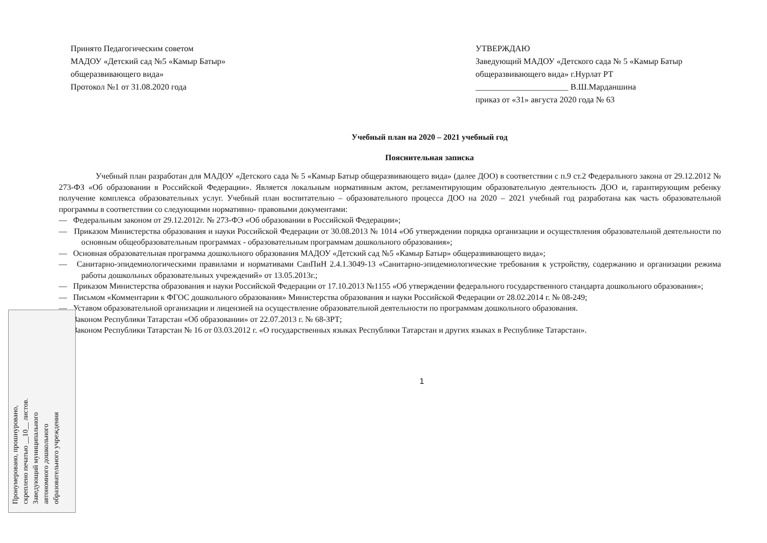Пронумеровано, прошнуровано,
скреплено печатью __10__ листов.
Заведующий муниципального
автономного дошкольного
образовательного учреждения
Принято Педагогическим советом
МАДОУ «Детский сад №5 «Камыр Батыр»
общеразвивающего вида»
Протокол №1 от 31.08.2020 года
УТВЕРЖДАЮ
Заведующий МАДОУ «Детского сада № 5 «Камыр Батыр общеразвивающего вида» г.Нурлат РТ
______________________ В.Ш.Марданшина
приказ от «31» августа 2020 года № 63
Учебный план на 2020 – 2021 учебный год
Пояснительная записка
Учебный план разработан для МАДОУ «Детского сада № 5 «Камыр Батыр общеразвивающего вида» (далее ДОО) в соответствии с п.9 ст.2 Федерального закона от 29.12.2012 № 273-ФЗ «Об образовании в Российской Федерации». Является локальным нормативным актом, регламентирующим образовательную деятельность ДОО и, гарантирующим ребенку получение комплекса образовательных услуг. Учебный план воспитательно – образовательного процесса ДОО на 2020 – 2021 учебный год разработана как часть образовательной программы в соответствии со следующими нормативно- правовыми документами:
— Федеральным законом от 29.12.2012г. № 273-ФЭ «Об образовании в Российской Федерации»;
— Приказом Министерства образования и науки Российской Федерации от 30.08.2013 № 1014 «Об утверждении порядка организации и осуществления образовательной деятельности по основным общеобразовательным программах - образовательным программам дошкольного образования»;
— Основная образовательная программа дошкольного образования МАДОУ «Детский сад №5 «Камыр Батыр» общеразвивающего вида»;
— Санитарно-эпидемиологическими правилами и нормативами СанПиН 2.4.1.3049-13 «Санитарно-эпидемиологические требования к устройству, содержанию и организации режима работы дошкольных образовательных учреждений» от 13.05.2013г.;
— Приказом Министерства образования и науки Российской Федерации от 17.10.2013 №1155 «Об утверждении федерального государственного стандарта дошкольного образования»;
— Письмом «Комментарии к ФГОС дошкольного образования» Министерства образования и науки Российской Федерации от 28.02.2014 г. № 08-249;
— Уставом образовательной организации и лицензией на осуществление образовательной деятельности по программам дошкольного образования.
— Законом Республики Татарстан «Об образовании» от 22.07.2013 г. № 68-ЗРТ;
— Законом Республики Татарстан № 16 от 03.03.2012 г. «О государственных языках Республики Татарстан и других языках в Республике Татарстан».
1